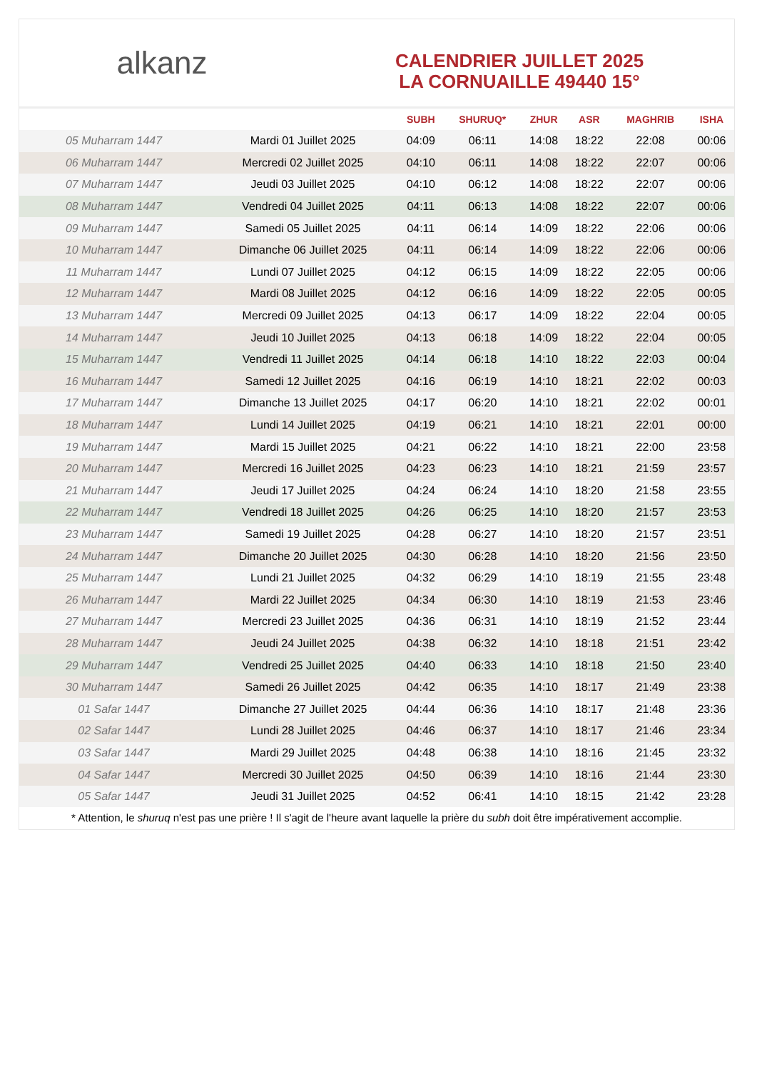alkanz
CALENDRIER JUILLET 2025
LA CORNUAILLE 49440 15°
| | | SUBH | SHURUQ* | ZHUR | ASR | MAGHRIB | ISHA |
| --- | --- | --- | --- | --- | --- | --- | --- |
| 05 Muharram 1447 | Mardi 01 Juillet 2025 | 04:09 | 06:11 | 14:08 | 18:22 | 22:08 | 00:06 |
| 06 Muharram 1447 | Mercredi 02 Juillet 2025 | 04:10 | 06:11 | 14:08 | 18:22 | 22:07 | 00:06 |
| 07 Muharram 1447 | Jeudi 03 Juillet 2025 | 04:10 | 06:12 | 14:08 | 18:22 | 22:07 | 00:06 |
| 08 Muharram 1447 | Vendredi 04 Juillet 2025 | 04:11 | 06:13 | 14:08 | 18:22 | 22:07 | 00:06 |
| 09 Muharram 1447 | Samedi 05 Juillet 2025 | 04:11 | 06:14 | 14:09 | 18:22 | 22:06 | 00:06 |
| 10 Muharram 1447 | Dimanche 06 Juillet 2025 | 04:11 | 06:14 | 14:09 | 18:22 | 22:06 | 00:06 |
| 11 Muharram 1447 | Lundi 07 Juillet 2025 | 04:12 | 06:15 | 14:09 | 18:22 | 22:05 | 00:06 |
| 12 Muharram 1447 | Mardi 08 Juillet 2025 | 04:12 | 06:16 | 14:09 | 18:22 | 22:05 | 00:05 |
| 13 Muharram 1447 | Mercredi 09 Juillet 2025 | 04:13 | 06:17 | 14:09 | 18:22 | 22:04 | 00:05 |
| 14 Muharram 1447 | Jeudi 10 Juillet 2025 | 04:13 | 06:18 | 14:09 | 18:22 | 22:04 | 00:05 |
| 15 Muharram 1447 | Vendredi 11 Juillet 2025 | 04:14 | 06:18 | 14:10 | 18:22 | 22:03 | 00:04 |
| 16 Muharram 1447 | Samedi 12 Juillet 2025 | 04:16 | 06:19 | 14:10 | 18:21 | 22:02 | 00:03 |
| 17 Muharram 1447 | Dimanche 13 Juillet 2025 | 04:17 | 06:20 | 14:10 | 18:21 | 22:02 | 00:01 |
| 18 Muharram 1447 | Lundi 14 Juillet 2025 | 04:19 | 06:21 | 14:10 | 18:21 | 22:01 | 00:00 |
| 19 Muharram 1447 | Mardi 15 Juillet 2025 | 04:21 | 06:22 | 14:10 | 18:21 | 22:00 | 23:58 |
| 20 Muharram 1447 | Mercredi 16 Juillet 2025 | 04:23 | 06:23 | 14:10 | 18:21 | 21:59 | 23:57 |
| 21 Muharram 1447 | Jeudi 17 Juillet 2025 | 04:24 | 06:24 | 14:10 | 18:20 | 21:58 | 23:55 |
| 22 Muharram 1447 | Vendredi 18 Juillet 2025 | 04:26 | 06:25 | 14:10 | 18:20 | 21:57 | 23:53 |
| 23 Muharram 1447 | Samedi 19 Juillet 2025 | 04:28 | 06:27 | 14:10 | 18:20 | 21:57 | 23:51 |
| 24 Muharram 1447 | Dimanche 20 Juillet 2025 | 04:30 | 06:28 | 14:10 | 18:20 | 21:56 | 23:50 |
| 25 Muharram 1447 | Lundi 21 Juillet 2025 | 04:32 | 06:29 | 14:10 | 18:19 | 21:55 | 23:48 |
| 26 Muharram 1447 | Mardi 22 Juillet 2025 | 04:34 | 06:30 | 14:10 | 18:19 | 21:53 | 23:46 |
| 27 Muharram 1447 | Mercredi 23 Juillet 2025 | 04:36 | 06:31 | 14:10 | 18:19 | 21:52 | 23:44 |
| 28 Muharram 1447 | Jeudi 24 Juillet 2025 | 04:38 | 06:32 | 14:10 | 18:18 | 21:51 | 23:42 |
| 29 Muharram 1447 | Vendredi 25 Juillet 2025 | 04:40 | 06:33 | 14:10 | 18:18 | 21:50 | 23:40 |
| 30 Muharram 1447 | Samedi 26 Juillet 2025 | 04:42 | 06:35 | 14:10 | 18:17 | 21:49 | 23:38 |
| 01 Safar 1447 | Dimanche 27 Juillet 2025 | 04:44 | 06:36 | 14:10 | 18:17 | 21:48 | 23:36 |
| 02 Safar 1447 | Lundi 28 Juillet 2025 | 04:46 | 06:37 | 14:10 | 18:17 | 21:46 | 23:34 |
| 03 Safar 1447 | Mardi 29 Juillet 2025 | 04:48 | 06:38 | 14:10 | 18:16 | 21:45 | 23:32 |
| 04 Safar 1447 | Mercredi 30 Juillet 2025 | 04:50 | 06:39 | 14:10 | 18:16 | 21:44 | 23:30 |
| 05 Safar 1447 | Jeudi 31 Juillet 2025 | 04:52 | 06:41 | 14:10 | 18:15 | 21:42 | 23:28 |
* Attention, le shuruq n'est pas une prière ! Il s'agit de l'heure avant laquelle la prière du subh doit être impérativement accomplie.